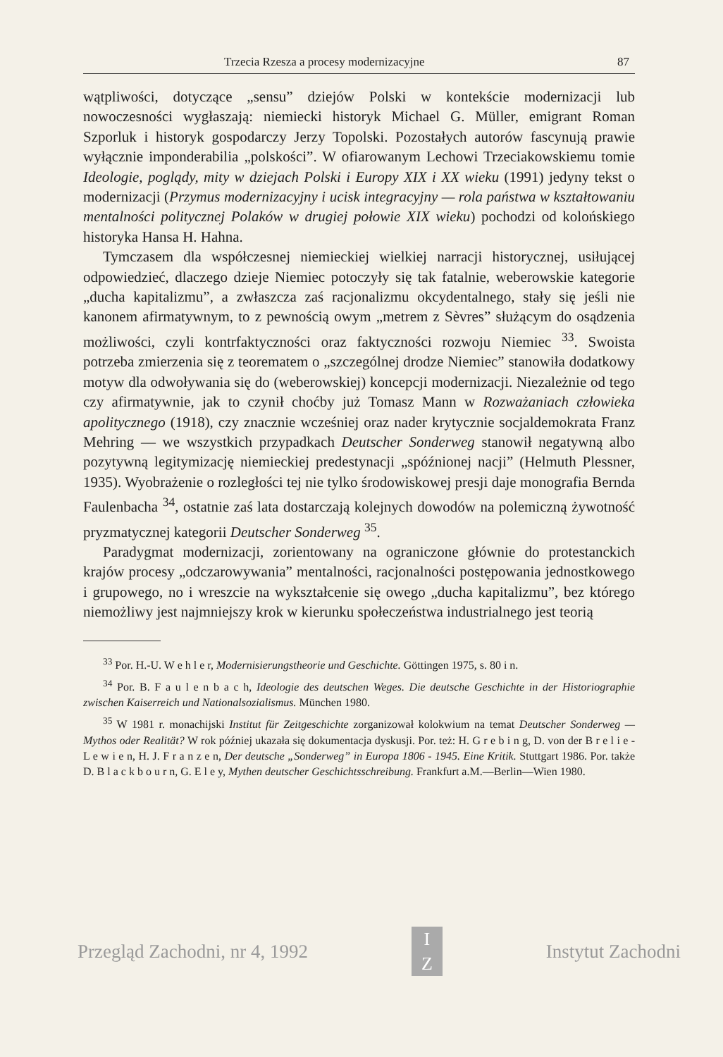Trzecia Rzesza a procesy modernizacyjne 87
wątpliwości, dotyczące „sensu” dziejów Polski w kontekście modernizacji lub nowoczesności wygłaszają: niemiecki historyk Michael G. Müller, emigrant Roman Szporluk i historyk gospodarczy Jerzy Topolski. Pozostałych autorów fascynują prawie wyłącznie imponderabilia „polskości”. W ofiarowanym Lechowi Trzeciakowskiemu tomie Ideologie, poglądy, mity w dziejach Polski i Europy XIX i XX wieku (1991) jedyny tekst o modernizacji (Przymus modernizacyjny i ucisk integracyjny — rola państwa w kształtowaniu mentalności politycznej Polaków w drugiej połowie XIX wieku) pochodzi od kolońskiego historyka Hansa H. Hahna.
Tymczasem dla współczesnej niemieckiej wielkiej narracji historycznej, usiłującej odpowiedzieć, dlaczego dzieje Niemiec potoczyły się tak fatalnie, weberowskie kategorie „ducha kapitalizmu”, a zwłaszcza zaś racjonalizmu okcydentalnego, stały się jeśli nie kanonem afirmatywnym, to z pewnością owym „metrem z Sèvres” służącym do osądzenia możliwości, czyli kontrfaktyczności oraz faktyczności rozwoju Niemiec <sup>33</sup>. Swoista potrzeba zmierzenia się z teorematem o „szczególnej drodze Niemiec” stanowiła dodatkowy motyw dla odwoływania się do (weberowskiej) koncepcji modernizacji. Niezależnie od tego czy afirmatywnie, jak to czynił choćby już Tomasz Mann w Rozważaniach człowieka apolitycznego (1918), czy znacznie wcześniej oraz nader krytycznie socjaldemokrata Franz Mehring — we wszystkich przypadkach Deutscher Sonderweg stanowił negatywną albo pozytywną legitymizację niemieckiej predestynacji „spóźnionej nacji” (Helmuth Plessner, 1935). Wyobrażenie o rozległości tej nie tylko środowiskowej presji daje monografia Bernda Faulenbacha <sup>34</sup>, ostatnie zaś lata dostarczają kolejnych dowodów na polemiczną żywotność pryzmatycznej kategorii Deutscher Sonderweg <sup>35</sup>.
Paradygmat modernizacji, zorientowany na ograniczone głównie do protestanckich krajów procesy „odczarowywania” mentalności, racjonalności postępowania jednostkowego i grupowego, no i wreszcie na wykształcenie się owego „ducha kapitalizmu”, bez którego niemożliwy jest najmniejszy krok w kierunku społeczeństwa industrialnego jest teorią
<sup>33</sup> Por. H.-U. W e h l e r, Modernisierungstheorie und Geschichte. Göttingen 1975, s. 80 i n.
<sup>34</sup> Por. B. F a u l e n b a c h, Ideologie des deutschen Weges. Die deutsche Geschichte in der Historiographie zwischen Kaiserreich und Nationalsozialismus. München 1980.
<sup>35</sup> W 1981 r. monachijski Institut für Zeitgeschichte zorganizował kolokwium na temat Deutscher Sonderweg — Mythos oder Realität? W rok później ukazała się dokumentacja dyskusji. Por. też: H. G r e b i n g, D. von der B r e l i e - L e w i e n, H. J. F r a n z e n, Der deutsche „Sonderweg” in Europa 1806 - 1945. Eine Kritik. Stuttgart 1986. Por. także D. B l a c k b o u r n, G. E l e y, Mythen deutscher Geschichtsschreibung. Frankfurt a.M.—Berlin—Wien 1980.
Przegląd Zachodni, nr 4, 1992
I
Z
Instytut Zachodni